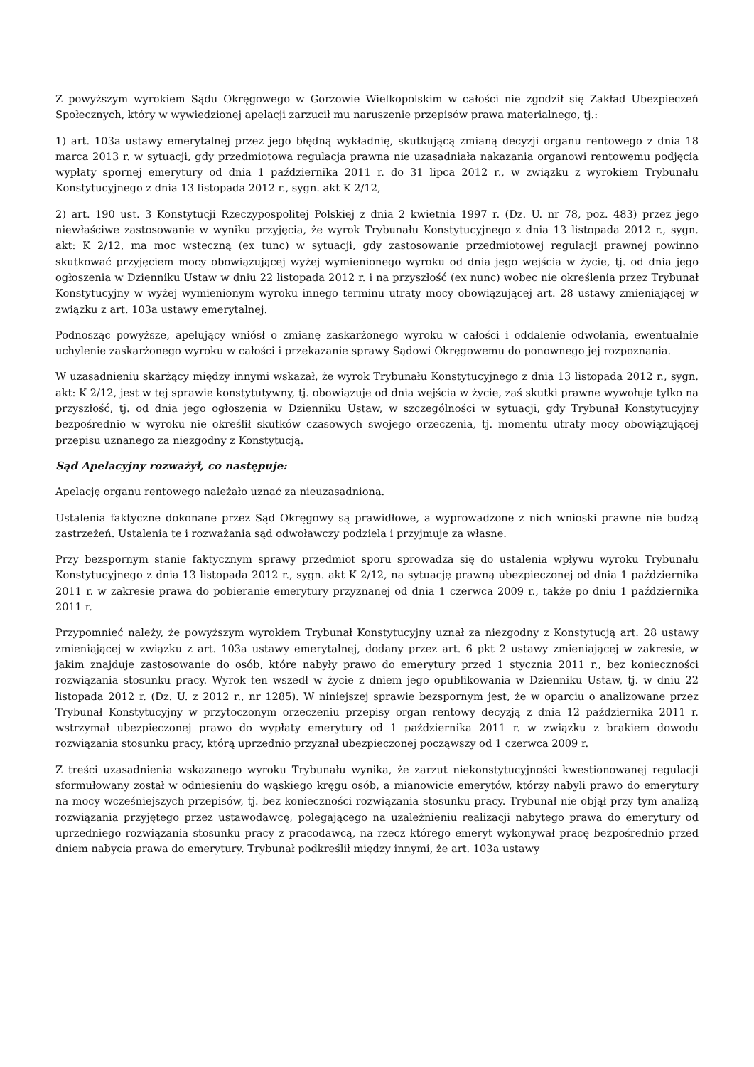Z powyższym wyrokiem Sądu Okręgowego w Gorzowie Wielkopolskim w całości nie zgodził się Zakład Ubezpieczeń Społecznych, który w wywiedzionej apelacji zarzucił mu naruszenie przepisów prawa materialnego, tj.:
1) art. 103a ustawy emerytalnej przez jego błędną wykładnię, skutkującą zmianą decyzji organu rentowego z dnia 18 marca 2013 r. w sytuacji, gdy przedmiotowa regulacja prawna nie uzasadniała nakazania organowi rentowemu podjęcia wypłaty spornej emerytury od dnia 1 października 2011 r. do 31 lipca 2012 r., w związku z wyrokiem Trybunału Konstytucyjnego z dnia 13 listopada 2012 r., sygn. akt K 2/12,
2) art. 190 ust. 3 Konstytucji Rzeczypospolitej Polskiej z dnia 2 kwietnia 1997 r. (Dz. U. nr 78, poz. 483) przez jego niewłaściwe zastosowanie w wyniku przyjęcia, że wyrok Trybunału Konstytucyjnego z dnia 13 listopada 2012 r., sygn. akt: K 2/12, ma moc wsteczną (ex tunc) w sytuacji, gdy zastosowanie przedmiotowej regulacji prawnej powinno skutkować przyjęciem mocy obowiązującej wyżej wymienionego wyroku od dnia jego wejścia w życie, tj. od dnia jego ogłoszenia w Dzienniku Ustaw w dniu 22 listopada 2012 r. i na przyszłość (ex nunc) wobec nie określenia przez Trybunał Konstytucyjny w wyżej wymienionym wyroku innego terminu utraty mocy obowiązującej art. 28 ustawy zmieniającej w związku z art. 103a ustawy emerytalnej.
Podnosząc powyższe, apelujący wniósł o zmianę zaskarżonego wyroku w całości i oddalenie odwołania, ewentualnie uchylenie zaskarżonego wyroku w całości i przekazanie sprawy Sądowi Okręgowemu do ponownego jej rozpoznania.
W uzasadnieniu skarżący między innymi wskazał, że wyrok Trybunału Konstytucyjnego z dnia 13 listopada 2012 r., sygn. akt: K 2/12, jest w tej sprawie konstytutywny, tj. obowiązuje od dnia wejścia w życie, zaś skutki prawne wywołuje tylko na przyszłość, tj. od dnia jego ogłoszenia w Dzienniku Ustaw, w szczególności w sytuacji, gdy Trybunał Konstytucyjny bezpośrednio w wyroku nie określił skutków czasowych swojego orzeczenia, tj. momentu utraty mocy obowiązującej przepisu uznanego za niezgodny z Konstytucją.
Sąd Apelacyjny rozważył, co następuje:
Apelację organu rentowego należało uznać za nieuzasadnioną.
Ustalenia faktyczne dokonane przez Sąd Okręgowy są prawidłowe, a wyprowadzone z nich wnioski prawne nie budzą zastrzeżeń. Ustalenia te i rozważania sąd odwoławczy podziela i przyjmuje za własne.
Przy bezspornym stanie faktycznym sprawy przedmiot sporu sprowadza się do ustalenia wpływu wyroku Trybunału Konstytucyjnego z dnia 13 listopada 2012 r., sygn. akt K 2/12, na sytuację prawną ubezpieczonej od dnia 1 października 2011 r. w zakresie prawa do pobieranie emerytury przyznanej od dnia 1 czerwca 2009 r., także po dniu 1 października 2011 r.
Przypomnieć należy, że powyższym wyrokiem Trybunał Konstytucyjny uznał za niezgodny z Konstytucją art. 28 ustawy zmieniającej w związku z art. 103a ustawy emerytalnej, dodany przez art. 6 pkt 2 ustawy zmieniającej w zakresie, w jakim znajduje zastosowanie do osób, które nabyły prawo do emerytury przed 1 stycznia 2011 r., bez konieczności rozwiązania stosunku pracy. Wyrok ten wszedł w życie z dniem jego opublikowania w Dzienniku Ustaw, tj. w dniu 22 listopada 2012 r. (Dz. U. z 2012 r., nr 1285). W niniejszej sprawie bezspornym jest, że w oparciu o analizowane przez Trybunał Konstytucyjny w przytoczonym orzeczeniu przepisy organ rentowy decyzją z dnia 12 października 2011 r. wstrzymał ubezpieczonej prawo do wypłaty emerytury od 1 października 2011 r. w związku z brakiem dowodu rozwiązania stosunku pracy, którą uprzednio przyznał ubezpieczonej począwszy od 1 czerwca 2009 r.
Z treści uzasadnienia wskazanego wyroku Trybunału wynika, że zarzut niekonstytucyjności kwestionowanej regulacji sformułowany został w odniesieniu do wąskiego kręgu osób, a mianowicie emerytów, którzy nabyli prawo do emerytury na mocy wcześniejszych przepisów, tj. bez konieczności rozwiązania stosunku pracy. Trybunał nie objął przy tym analizą rozwiązania przyjętego przez ustawodawcę, polegającego na uzależnieniu realizacji nabytego prawa do emerytury od uprzedniego rozwiązania stosunku pracy z pracodawcą, na rzecz którego emeryt wykonywał pracę bezpośrednio przed dniem nabycia prawa do emerytury. Trybunał podkreślił między innymi, że art. 103a ustawy